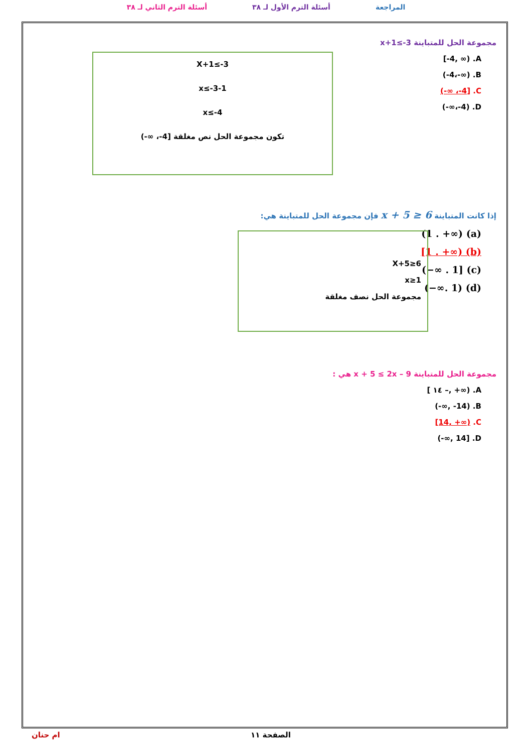المراجعة أسئلة الترم الأول لـ ٣٨ أسئلة الترم الثاني لـ ٣٨
مجموعة الحل للمتباينة x+1≤-3
[-4, ∞) .A
(-4،-∞) .B
(-∞ ،-4] .C
(-∞،-4) .D
X+1≤-3
x≤-3-1
x≤-4
تكون مجموعة الحل نص مغلقة [4-، ∞-)
إذا كانت المتباينة x + 5 ≥ 6 فإن مجموعة الحل للمتباينة هي:
(1 . +∞) (a)
[1 . +∞) (b)
(−∞ . 1] (c)
(−∞. 1) (d)
X+5≥6
x≥1
مجموعة الحل نصف مغلقة
مجموعة الحل للمتباينة x + 5 ≤ 2x – 9 هي :
[ ١٤ –, +∞) .A
(-∞, -14) .B
[14, +∞) .C
(-∞, 14] .D
الصفحة ١١ ام حنان